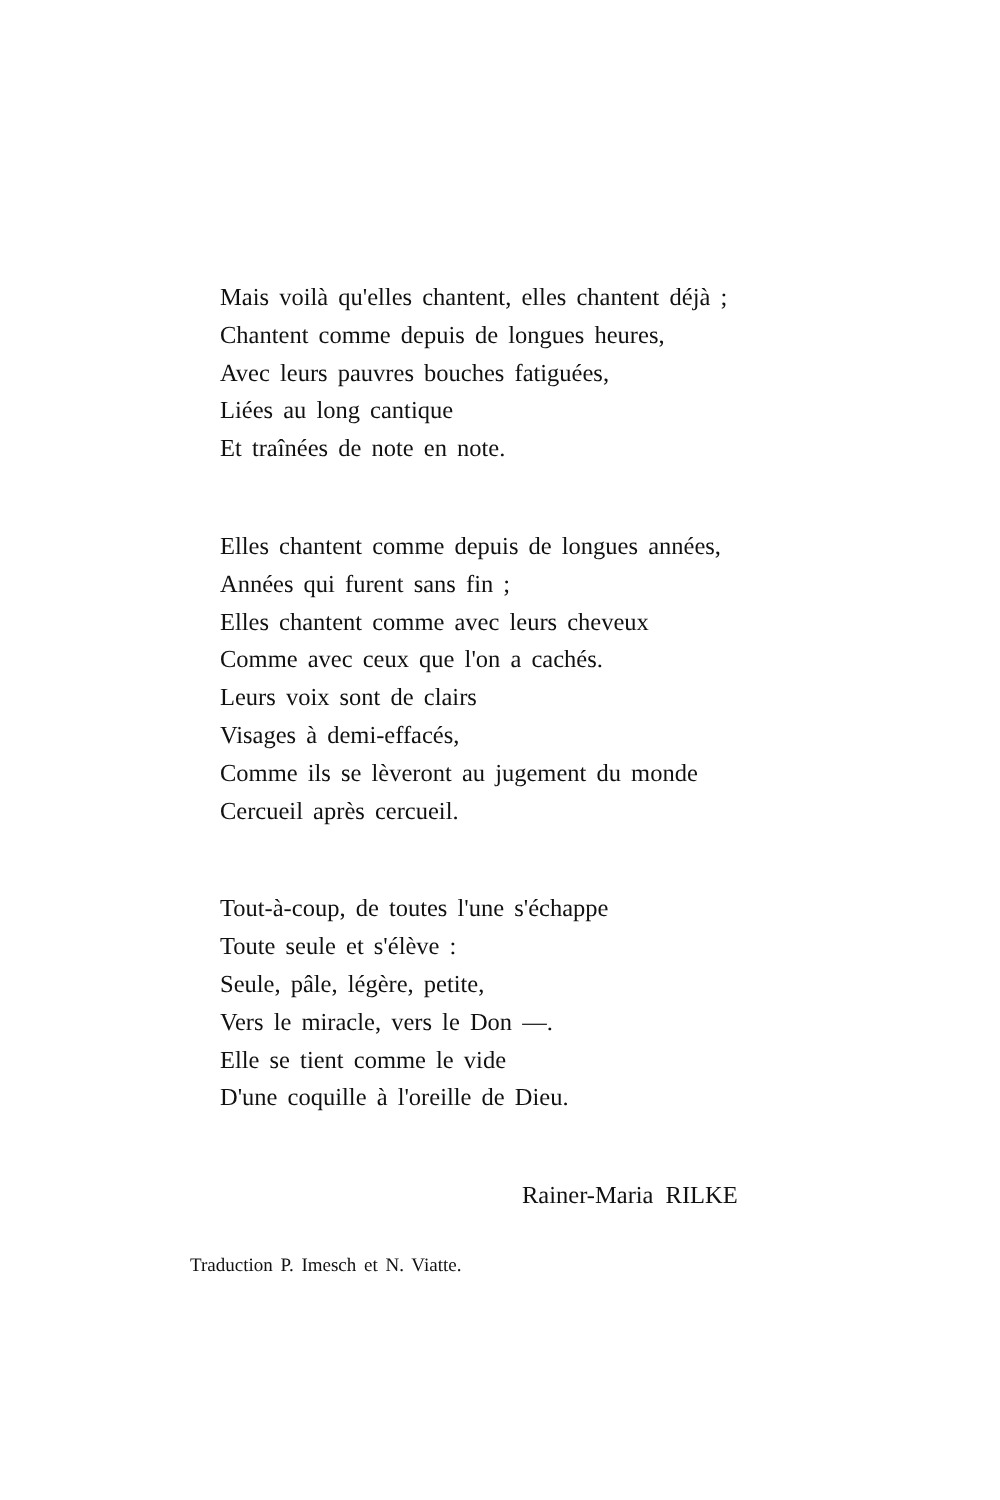Mais voilà qu'elles chantent, elles chantent déjà ;
Chantent comme depuis de longues heures,
Avec leurs pauvres bouches fatiguées,
Liées au long cantique
Et traînées de note en note.
Elles chantent comme depuis de longues années,
Années qui furent sans fin ;
Elles chantent comme avec leurs cheveux
Comme avec ceux que l'on a cachés.
Leurs voix sont de clairs
Visages à demi-effacés,
Comme ils se lèveront au jugement du monde
Cercueil après cercueil.
Tout-à-coup, de toutes l'une s'échappe
Toute seule et s'élève :
Seule, pâle, légère, petite,
Vers le miracle, vers le Don —.
Elle se tient comme le vide
D'une coquille à l'oreille de Dieu.
Rainer-Maria RILKE
Traduction P. Imesch et N. Viatte.